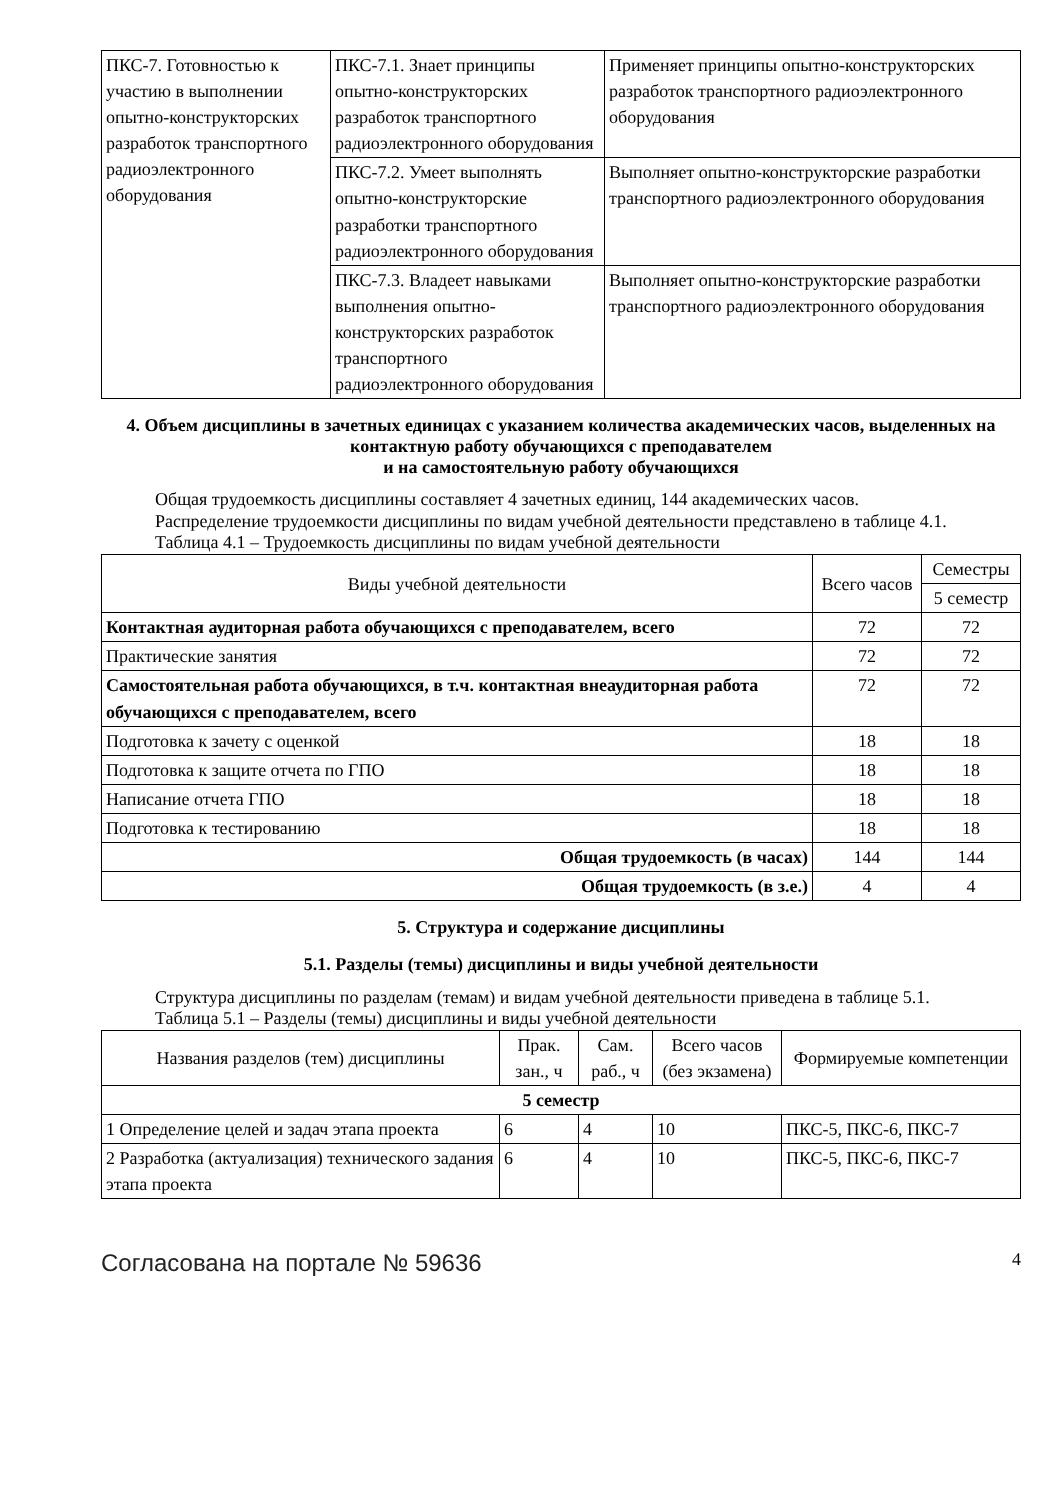| ПКС-7. Готовностью к участию в выполнении опытно-конструкторских разработок транспортного радиоэлектронного оборудования | ПКС-7.1. Знает принципы опытно-конструкторских разработок транспортного радиоэлектронного оборудования | Применяет принципы опытно-конструкторских разработок транспортного радиоэлектронного оборудования |
| | ПКС-7.2. Умеет выполнять опытно-конструкторские разработки транспортного радиоэлектронного оборудования | Выполняет опытно-конструкторские разработки транспортного радиоэлектронного оборудования |
| | ПКС-7.3. Владеет навыками выполнения опытно-конструкторских разработок транспортного радиоэлектронного оборудования | Выполняет опытно-конструкторские разработки транспортного радиоэлектронного оборудования |
4. Объем дисциплины в зачетных единицах с указанием количества академических часов, выделенных на контактную работу обучающихся с преподавателем
и на самостоятельную работу обучающихся
Общая трудоемкость дисциплины составляет 4 зачетных единиц, 144 академических часов.
Распределение трудоемкости дисциплины по видам учебной деятельности представлено в таблице 4.1.
Таблица 4.1 – Трудоемкость дисциплины по видам учебной деятельности
| Виды учебной деятельности | Всего часов | Семестры |
| --- | --- | --- |
| | | 5 семестр |
| Контактная аудиторная работа обучающихся с преподавателем, всего | 72 | 72 |
| Практические занятия | 72 | 72 |
| Самостоятельная работа обучающихся, в т.ч. контактная внеаудиторная работа обучающихся с преподавателем, всего | 72 | 72 |
| Подготовка к зачету с оценкой | 18 | 18 |
| Подготовка к защите отчета по ГПО | 18 | 18 |
| Написание отчета ГПО | 18 | 18 |
| Подготовка к тестированию | 18 | 18 |
| Общая трудоемкость (в часах) | 144 | 144 |
| Общая трудоемкость (в з.е.) | 4 | 4 |
5. Структура и содержание дисциплины
5.1. Разделы (темы) дисциплины и виды учебной деятельности
Структура дисциплины по разделам (темам) и видам учебной деятельности приведена в таблице 5.1.
Таблица 5.1 – Разделы (темы) дисциплины и виды учебной деятельности
| Названия разделов (тем) дисциплины | Прак. зан., ч | Сам. раб., ч | Всего часов (без экзамена) | Формируемые компетенции |
| --- | --- | --- | --- | --- |
| 5 семестр | | | | |
| 1 Определение целей и задач этапа проекта | 6 | 4 | 10 | ПКС-5, ПКС-6, ПКС-7 |
| 2 Разработка (актуализация) технического задания этапа проекта | 6 | 4 | 10 | ПКС-5, ПКС-6, ПКС-7 |
Согласована на портале № 59636 4